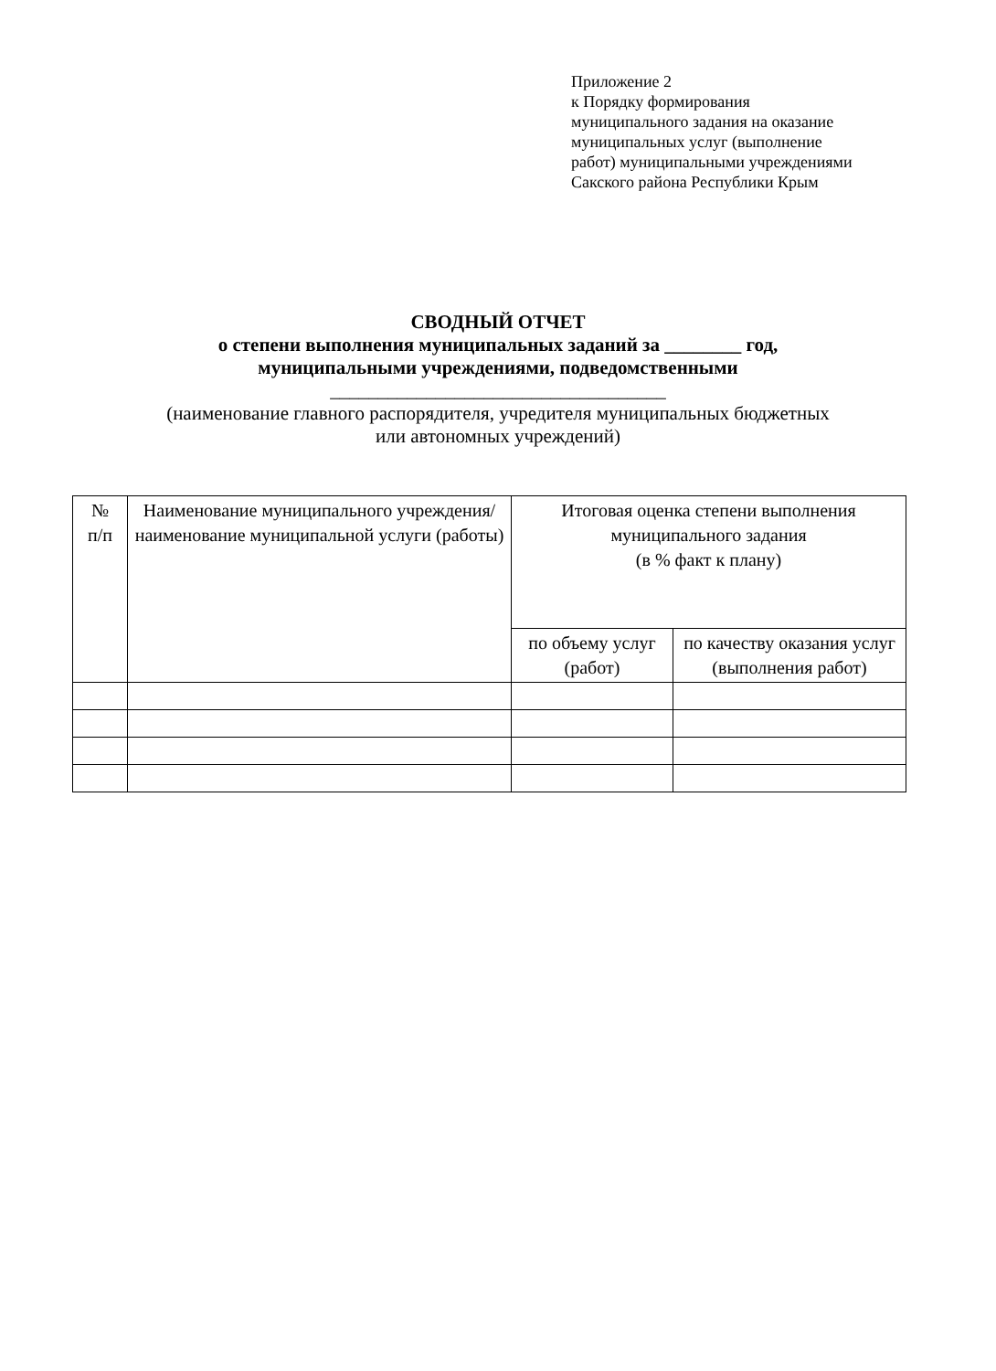Приложение 2
к Порядку формирования
муниципального задания на оказание
муниципальных услуг (выполнение
работ) муниципальными учреждениями
Сакского района Республики Крым
СВОДНЫЙ ОТЧЕТ
о степени выполнения муниципальных заданий за ________ год,
муниципальными учреждениями, подведомственными
___________________________________
(наименование главного распорядителя, учредителя муниципальных бюджетных
или автономных учреждений)
| № п/п | Наименование муниципального учреждения/ наименование муниципальной услуги (работы) | Итоговая оценка степени выполнения муниципального задания (в % факт к плану) | |
| --- | --- | --- | --- |
| | | по объему услуг (работ) | по качеству оказания услуг (выполнения работ) |